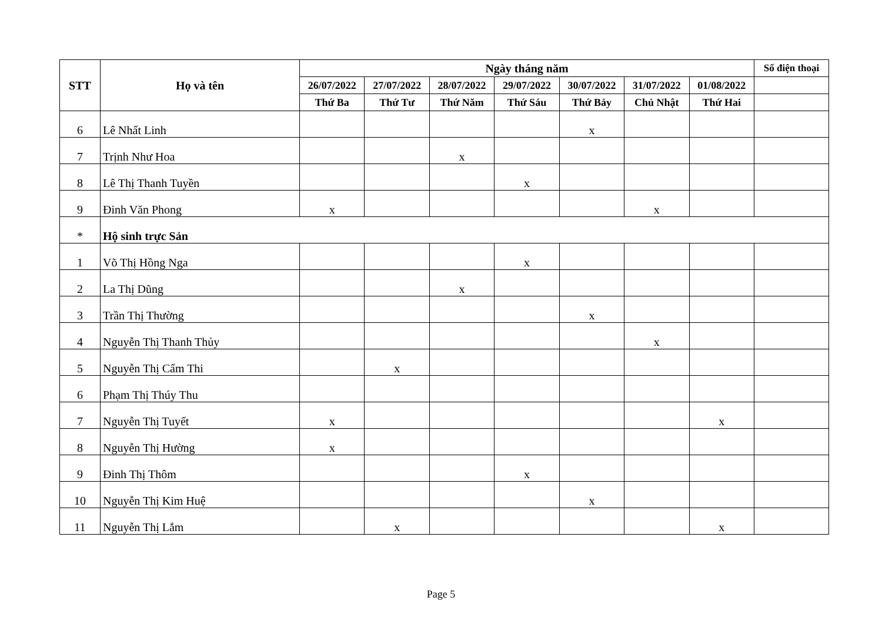| STT | Họ và tên | Ngày tháng năm | | | | | | | Số điện thoại |
| --- | --- | --- | --- | --- | --- | --- | --- | --- | --- |
| | | 26/07/2022 | 27/07/2022 | 28/07/2022 | 29/07/2022 | 30/07/2022 | 31/07/2022 | 01/08/2022 | |
| | | Thứ Ba | Thứ Tư | Thứ Năm | Thứ Sáu | Thứ Bảy | Chủ Nhật | Thứ Hai | |
| 6 | Lê Nhất Linh | | | | | x | | | |
| 7 | Trịnh Như Hoa | | | x | | | | | |
| 8 | Lê Thị Thanh Tuyền | | | | x | | | | |
| 9 | Đinh Văn Phong | x | | | | | x | | |
| * | Hộ sinh trực Sản | | | | | | | | |
| 1 | Võ Thị Hồng Nga | | | | x | | | | |
| 2 | La Thị Dũng | | | x | | | | | |
| 3 | Trần Thị Thường | | | | | x | | | |
| 4 | Nguyễn Thị Thanh Thủy | | | | | | x | | |
| 5 | Nguyễn Thị Cẩm Thi | | x | | | | | | |
| 6 | Phạm Thị Thúy Thu | | | | | | | | |
| 7 | Nguyễn Thị Tuyết | x | | | | | | x | |
| 8 | Nguyễn Thị Hường | x | | | | | | | |
| 9 | Đinh Thị Thôm | | | | x | | | | |
| 10 | Nguyễn Thị Kim Huệ | | | | | x | | | |
| 11 | Nguyễn Thị Lắm | | x | | | | | x | |
Page 5